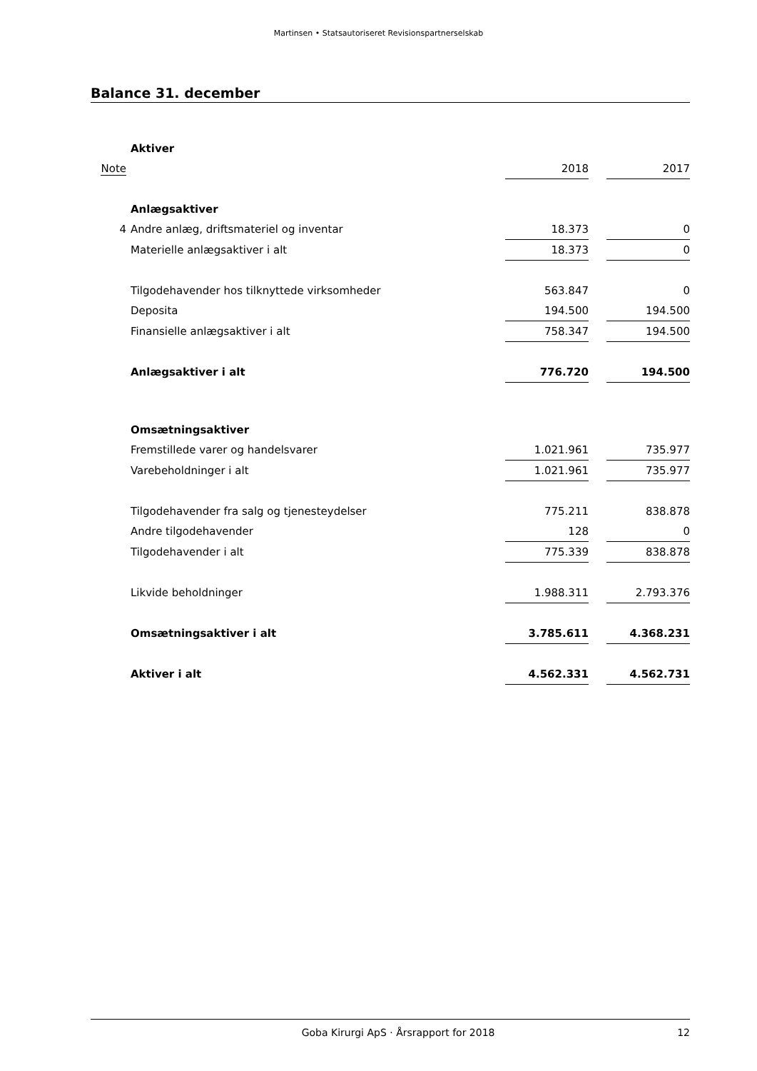Martinsen • Statsautoriseret Revisionspartnerselskab
Balance 31. december
| | Aktiver | | | |
| Note | | 2018 | | 2017 |
| | Anlægsaktiver | | | |
| 4 | Andre anlæg, driftsmateriel og inventar | 18.373 | | 0 |
| | Materielle anlægsaktiver i alt | 18.373 | | 0 |
| | Tilgodehavender hos tilknyttede virksomheder | 563.847 | | 0 |
| | Deposita | 194.500 | | 194.500 |
| | Finansielle anlægsaktiver i alt | 758.347 | | 194.500 |
| | Anlægsaktiver i alt | 776.720 | | 194.500 |
| | Omsætningsaktiver | | | |
| | Fremstillede varer og handelsvarer | 1.021.961 | | 735.977 |
| | Varebeholdninger i alt | 1.021.961 | | 735.977 |
| | Tilgodehavender fra salg og tjenesteydelser | 775.211 | | 838.878 |
| | Andre tilgodehavender | 128 | | 0 |
| | Tilgodehavender i alt | 775.339 | | 838.878 |
| | Likvide beholdninger | 1.988.311 | | 2.793.376 |
| | Omsætningsaktiver i alt | 3.785.611 | | 4.368.231 |
| | Aktiver i alt | 4.562.331 | | 4.562.731 |
Goba Kirurgi ApS · Årsrapport for 2018 12